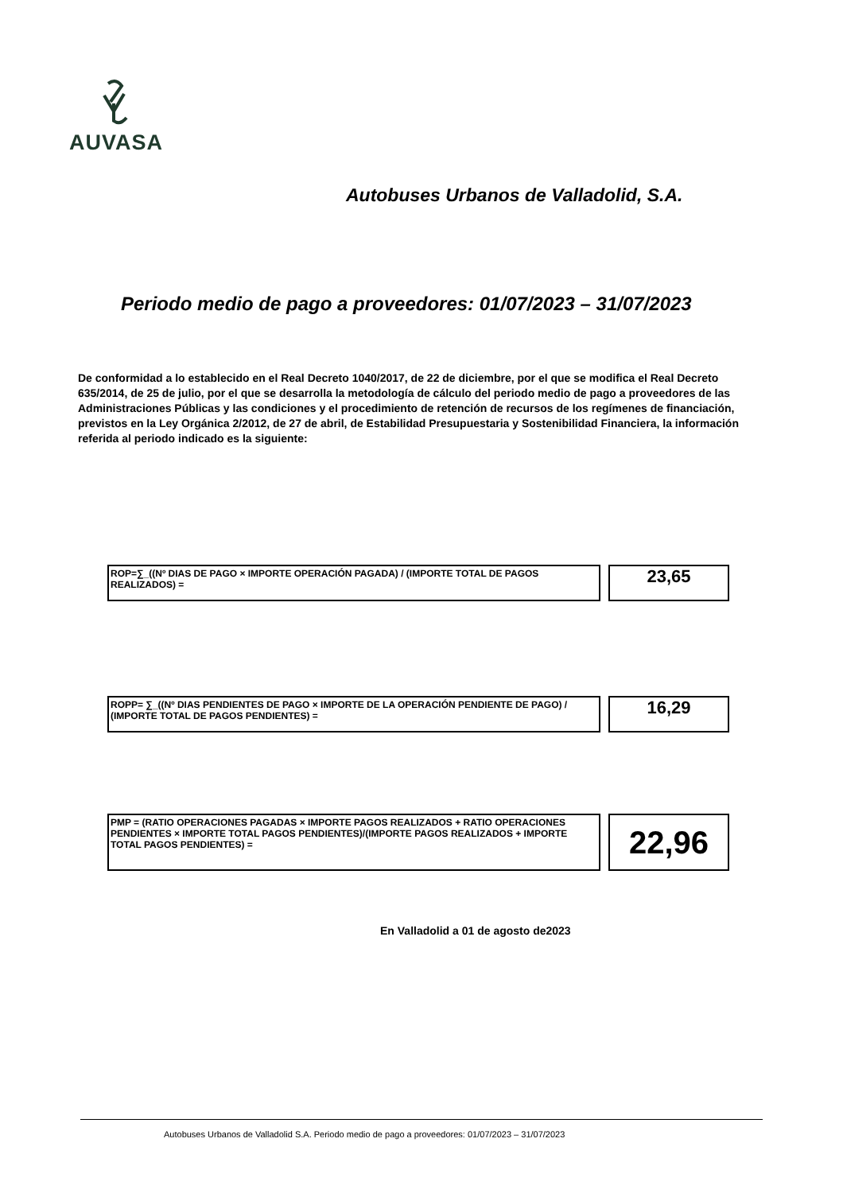AUVASA
Autobuses Urbanos de Valladolid, S.A.
Periodo medio de pago a proveedores: 01/07/2023 – 31/07/2023
De conformidad a lo establecido en el Real Decreto 1040/2017, de 22 de diciembre, por el que se modifica el Real Decreto 635/2014, de 25 de julio, por el que se desarrolla la metodología de cálculo del periodo medio de pago a proveedores de las Administraciones Públicas y las condiciones y el procedimiento de retención de recursos de los regímenes de financiación, previstos en la Ley Orgánica 2/2012, de 27 de abril, de Estabilidad Presupuestaria y Sostenibilidad Financiera, la información referida al periodo indicado es la siguiente:
ROP=∑_((Nº DIAS DE PAGO × IMPORTE OPERACIÓN PAGADA) / (IMPORTE TOTAL DE PAGOS REALIZADOS) =
23,65
ROPP= ∑_((Nº DIAS PENDIENTES DE PAGO × IMPORTE DE LA OPERACIÓN PENDIENTE DE PAGO) / (IMPORTE TOTAL DE PAGOS PENDIENTES) =
16,29
PMP = (RATIO OPERACIONES PAGADAS × IMPORTE PAGOS REALIZADOS + RATIO OPERACIONES PENDIENTES × IMPORTE TOTAL PAGOS PENDIENTES)/(IMPORTE PAGOS REALIZADOS + IMPORTE TOTAL PAGOS PENDIENTES) =
22,96
En Valladolid a 01 de agosto de2023
Autobuses Urbanos de Valladolid S.A. Periodo medio de pago a proveedores: 01/07/2023 – 31/07/2023